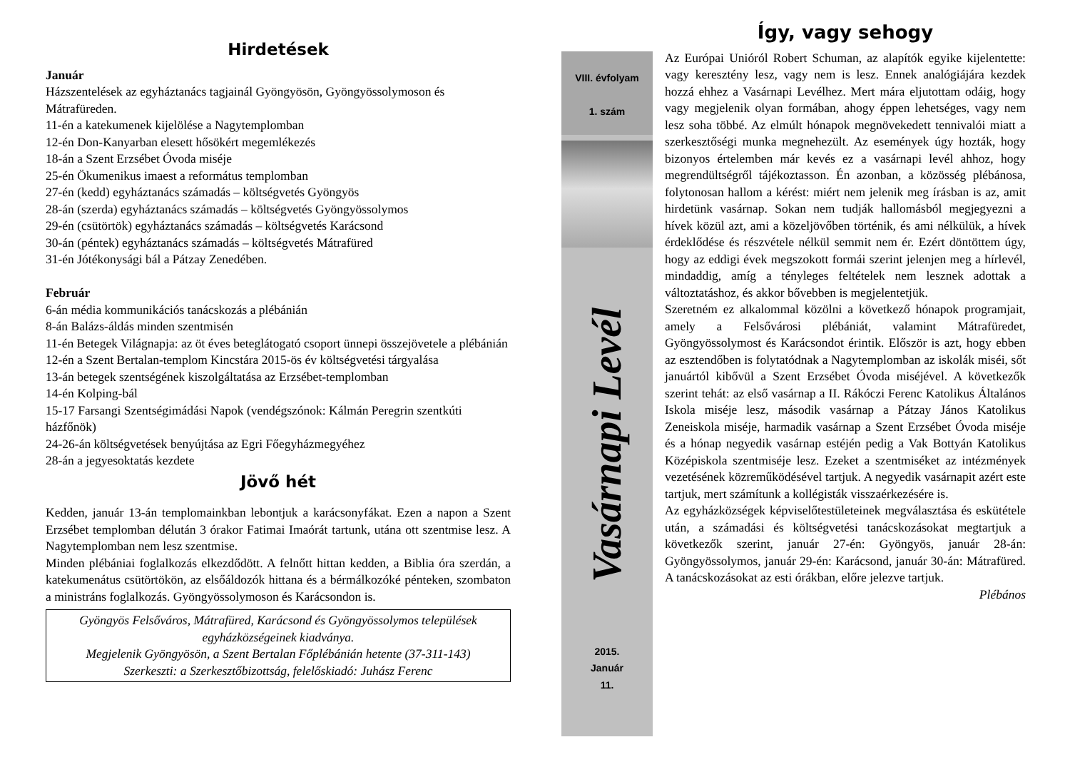Hirdetések
Január
Házszentelések az egyháztanács tagjainál Gyöngyösön, Gyöngyössolymoson és Mátrafüreden.
11-én a katekumenek kijelölése a Nagytemplomban
12-én Don-Kanyarban elesett hősökért megemlékezés
18-án a Szent Erzsébet Óvoda miséje
25-én Ökumenikus imaest a református templomban
27-én (kedd) egyháztanács számadás – költségvetés Gyöngyös
28-án (szerda) egyháztanács számadás – költségvetés Gyöngyössolymos
29-én (csütörtök) egyháztanács számadás – költségvetés Karácsond
30-án (péntek) egyháztanács számadás – költségvetés Mátrafüred
31-én Jótékonysági bál a Pátzay Zenedében.
Február
6-án média kommunikációs tanácskozás a plébánián
8-án Balázs-áldás minden szentmisén
11-én Betegek Világnapja: az öt éves beteglátogató csoport ünnepi összejövetele a plébánián
12-én a Szent Bertalan-templom Kincstára 2015-ös év költségvetési tárgyalása
13-án betegek szentségének kiszolgáltatása az Erzsébet-templomban
14-én Kolping-bál
15-17 Farsangi Szentségimádási Napok (vendégszónok: Kálmán Peregrin szentkúti házfőnök)
24-26-án költségvetések benyújtása az Egri Főegyházmegyéhez
28-án a jegyesoktatás kezdete
Jövő hét
Kedden, január 13-án templomainkban lebontjuk a karácsonyfákat. Ezen a napon a Szent Erzsébet templomban délután 3 órakor Fatimai Imaórát tartunk, utána ott szentmise lesz. A Nagytemplomban nem lesz szentmise.
Minden plébániai foglalkozás elkezdődött. A felnőtt hittan kedden, a Biblia óra szerdán, a katekumenátus csütörtökön, az elsőáldozók hittana és a bérmálkozóké pénteken, szombaton a ministráns foglalkozás. Gyöngyössolymoson és Karácsondon is.
Gyöngyös Felsőváros, Mátrafüred, Karácsond és Gyöngyössolymos települések egyházközségeinek kiadványa.
Megjelenik Gyöngyösön, a Szent Bertalan Főplébánián hetente (37-311-143)
Szerkeszti: a Szerkesztőbizottság, felelőskiadó: Juhász Ferenc
VIII. évfolyam
1. szám
Vasárnapi Levél
2015.
Január
11.
Így, vagy sehogy
Az Európai Unióról Robert Schuman, az alapítók egyike kijelentette: vagy keresztény lesz, vagy nem is lesz. Ennek analógiájára kezdek hozzá ehhez a Vasárnapi Levélhez. Mert mára eljutottam odáig, hogy vagy megjelenik olyan formában, ahogy éppen lehetséges, vagy nem lesz soha többé. Az elmúlt hónapok megnövekedett tennivalói miatt a szerkesztőségi munka megnehezült. Az események úgy hozták, hogy bizonyos értelemben már kevés ez a vasárnapi levél ahhoz, hogy megrendültségről tájékoztasson. Én azonban, a közösség plébánosa, folytonosan hallom a kérést: miért nem jelenik meg írásban is az, amit hirdetünk vasárnap. Sokan nem tudják hallomásból megjegyezni a hívek közül azt, ami a közeljövőben történik, és ami nélkülük, a hívek érdeklődése és részvétele nélkül semmit nem ér. Ezért döntöttem úgy, hogy az eddigi évek megszokott formái szerint jelenjen meg a hírlevél, mindaddig, amíg a tényleges feltételek nem lesznek adottak a változtatáshoz, és akkor bővebben is megjelentetjük.
Szeretném ez alkalommal közölni a következő hónapok programjait, amely a Felsővárosi plébániát, valamint Mátrafüredet, Gyöngyössolymost és Karácsondot érintik. Először is azt, hogy ebben az esztendőben is folytatódnak a Nagytemplomban az iskolák miséi, sőt januártól kibővül a Szent Erzsébet Óvoda miséjével. A következők szerint tehát: az első vasárnap a II. Rákóczi Ferenc Katolikus Általános Iskola miséje lesz, második vasárnap a Pátzay János Katolikus Zeneiskola miséje, harmadik vasárnap a Szent Erzsébet Óvoda miséje és a hónap negyedik vasárnap estéjén pedig a Vak Bottyán Katolikus Középiskola szentmiséje lesz. Ezeket a szentmiséket az intézmények vezetésének közreműködésével tartjuk. A negyedik vasárnapit azért este tartjuk, mert számítunk a kollégisták visszaérkezésére is.
Az egyházközségek képviselőtestületeinek megválasztása és eskütétele után, a számadási és költségvetési tanácskozásokat megtartjuk a következők szerint, január 27-én: Gyöngyös, január 28-án: Gyöngyössolymos, január 29-én: Karácsond, január 30-án: Mátrafüred. A tanácskozásokat az esti órákban, előre jelezve tartjuk.
Plébános